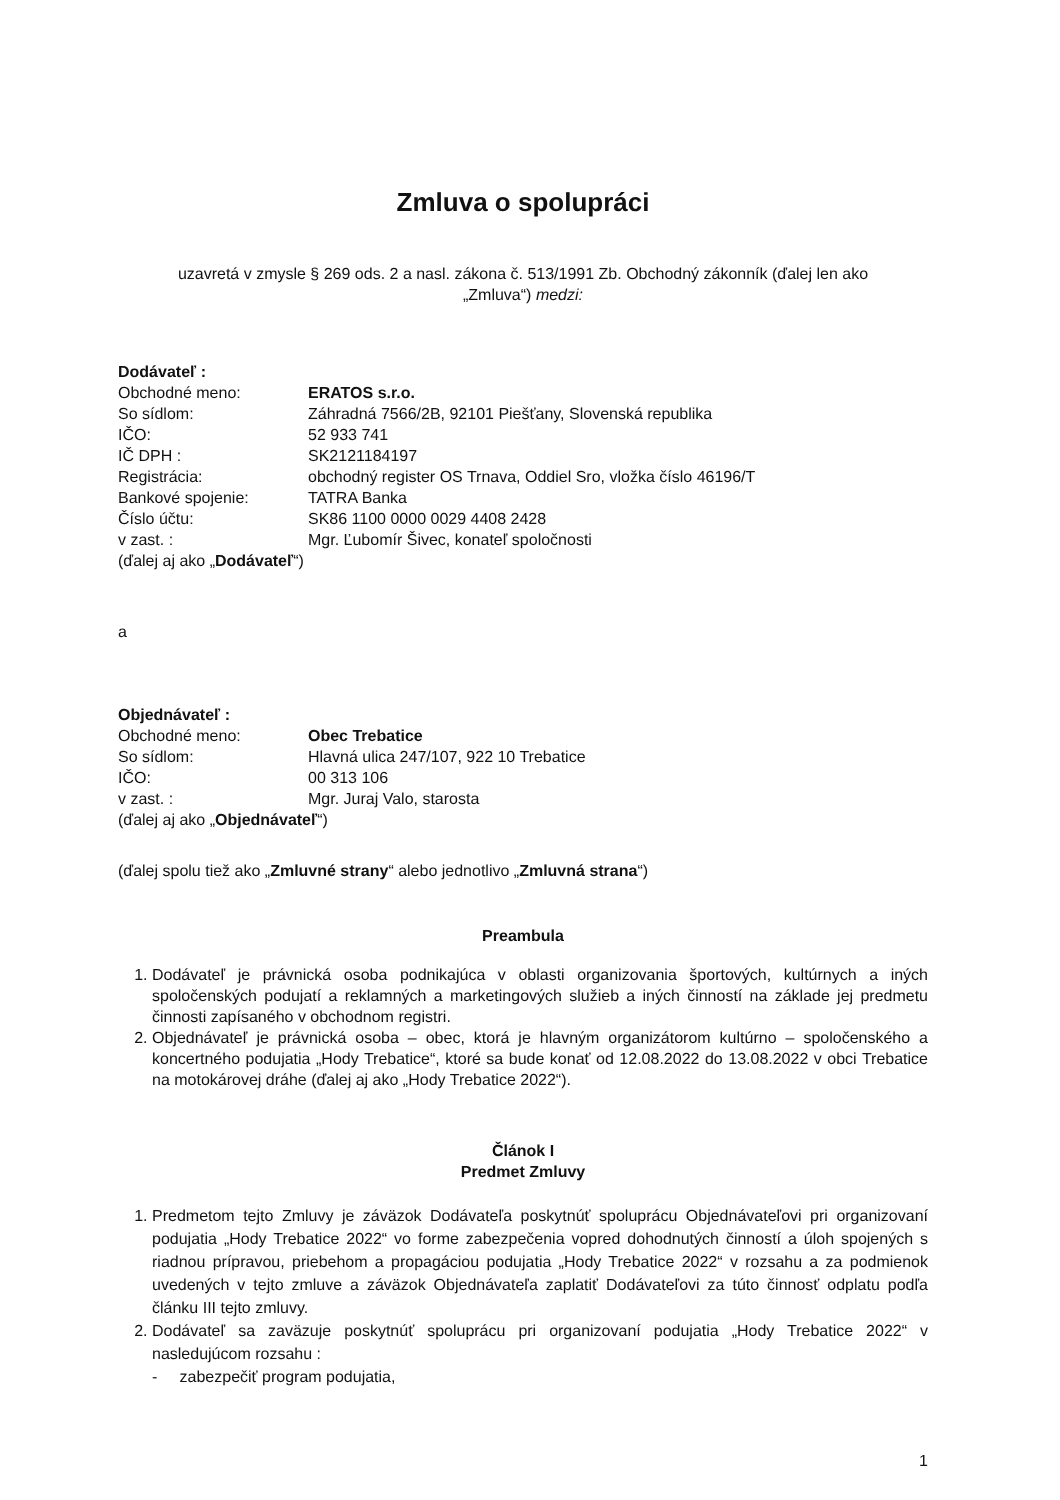Zmluva o spolupráci
uzavretá v zmysle § 269 ods. 2 a nasl. zákona č. 513/1991 Zb. Obchodný zákonník (ďalej len ako
„Zmluva“) medzi:
Dodávateľ :
Obchodné meno: ERATOS s.r.o.
So sídlom: Záhradná 7566/2B, 92101 Piešťany, Slovenská republika
IČO: 52 933 741
IČ DPH : SK2121184197
Registrácia: obchodný register OS Trnava, Oddiel Sro, vložka číslo 46196/T
Bankové spojenie: TATRA Banka
Číslo účtu: SK86 1100 0000 0029 4408 2428
v zast. : Mgr. Ľubomír Šivec, konateľ spoločnosti
(ďalej aj ako „Dodávateľ“)
a
Objednávateľ :
Obchodné meno: Obec Trebatice
So sídlom: Hlavná ulica 247/107, 922 10 Trebatice
IČO: 00 313 106
v zast. : Mgr. Juraj Valo, starosta
(ďalej aj ako „Objednávateľ“)
(ďalej spolu tiež ako „Zmluvné strany“ alebo jednotlivo „Zmluvná strana“)
Preambula
1. Dodávateľ je právnická osoba podnikajúca v oblasti organizovania športových, kultúrnych a iných spoločenských podujatí a reklamných a marketingových služieb a iných činností na základe jej predmetu činnosti zapísaného v obchodnom registri.
2. Objednávateľ je právnická osoba – obec, ktorá je hlavným organizátorom kultúrno – spoločenského a koncertného podujatia „Hody Trebatice“, ktoré sa bude konať od 12.08.2022 do 13.08.2022 v obci Trebatice na motokárovej dráhe (ďalej aj ako „Hody Trebatice 2022“).
Článok I
Predmet Zmluvy
1. Predmetom tejto Zmluvy je záväzok Dodávateľa poskytnúť spoluprácu Objednávateľovi pri organizovaní podujatia „Hody Trebatice 2022“ vo forme zabezpečenia vopred dohodnutých činností a úloh spojených s riadnou prípravou, priebehom a propagáciou podujatia „Hody Trebatice 2022“ v rozsahu a za podmienok uvedených v tejto zmluve a záväzok Objednávateľa zaplatiť Dodávateľovi za túto činnosť odplatu podľa článku III tejto zmluvy.
2. Dodávateľ sa zaväzuje poskytnúť spoluprácu pri organizovaní podujatia „Hody Trebatice 2022“ v nasledujúcom rozsahu :
- zabezpečiť program podujatia,
1